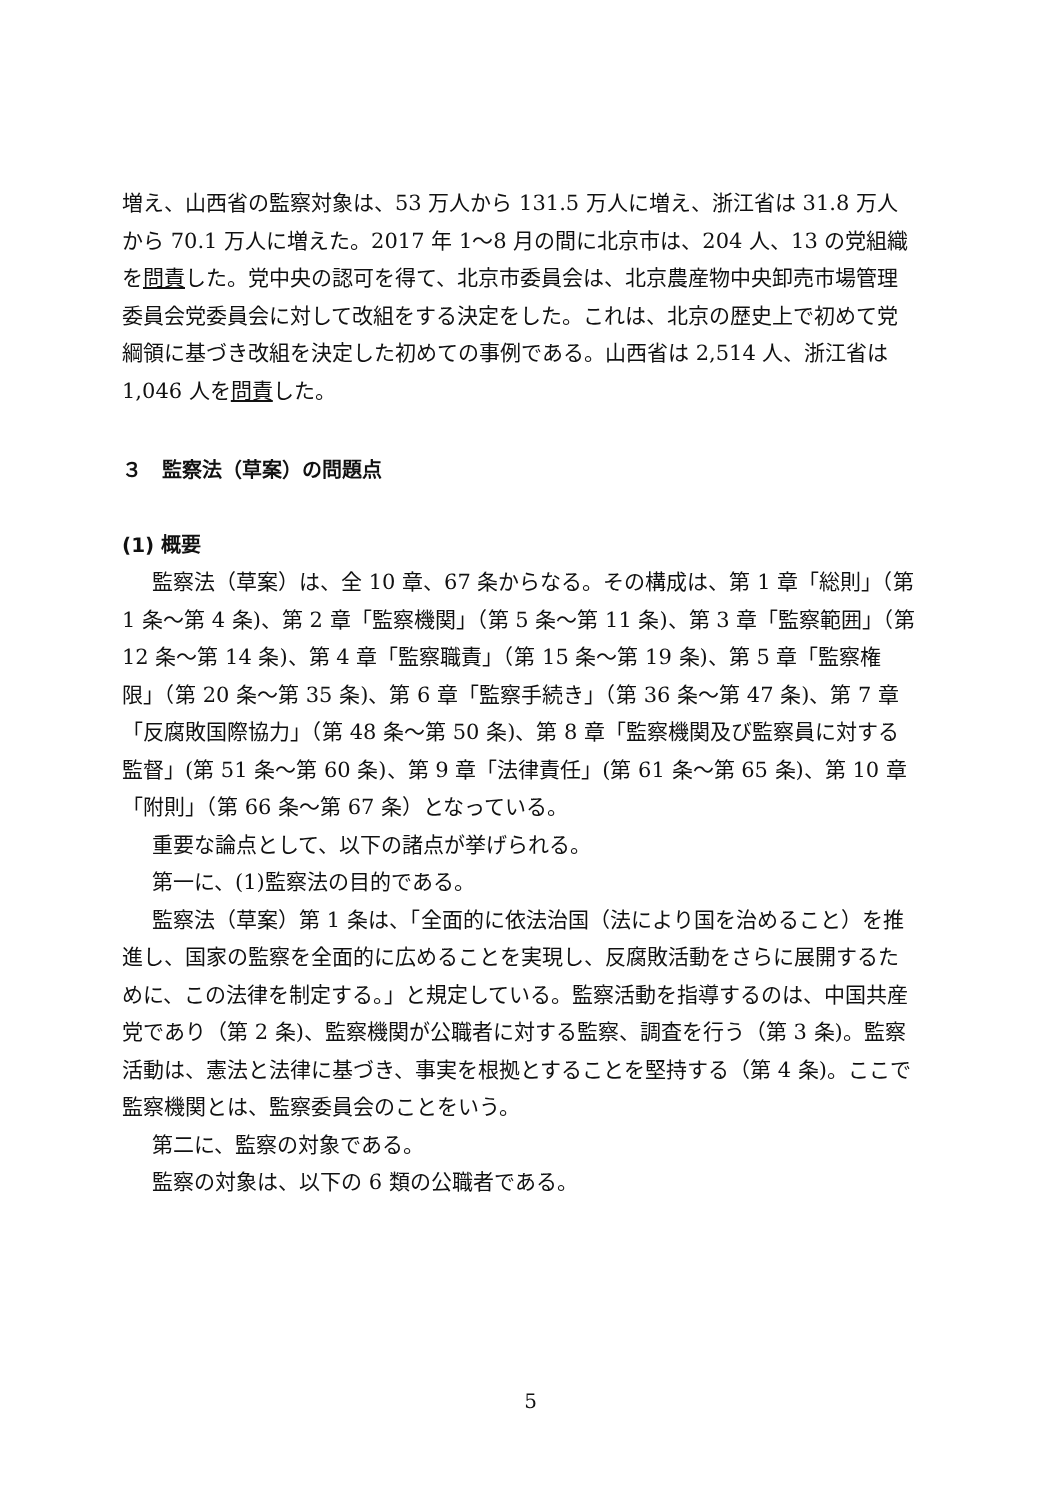増え、山西省の監察対象は、53 万人から 131.5 万人に増え、浙江省は 31.8 万人から 70.1 万人に増えた。2017 年 1〜8 月の間に北京市は、204 人、13 の党組織を問責した。党中央の認可を得て、北京市委員会は、北京農産物中央卸売市場管理委員会党委員会に対して改組をする決定をした。これは、北京の歴史上で初めて党綱領に基づき改組を決定した初めての事例である。山西省は 2,514 人、浙江省は 1,046 人を問責した。
３　監察法（草案）の問題点
(1) 概要
監察法（草案）は、全 10 章、67 条からなる。その構成は、第 1 章「総則」（第 1 条〜第 4 条)、第 2 章「監察機関」（第 5 条〜第 11 条)、第 3 章「監察範囲」（第 12 条〜第 14 条)、第 4 章「監察職責」（第 15 条〜第 19 条)、第 5 章「監察権限」（第 20 条〜第 35 条)、第 6 章「監察手続き」（第 36 条〜第 47 条)、第 7 章「反腐敗国際協力」（第 48 条〜第 50 条)、第 8 章「監察機関及び監察員に対する監督」(第 51 条〜第 60 条)、第 9 章「法律責任」(第 61 条〜第 65 条)、第 10 章「附則」（第 66 条〜第 67 条）となっている。
重要な論点として、以下の諸点が挙げられる。
第一に、(1)監察法の目的である。
監察法（草案）第 1 条は、「全面的に依法治国（法により国を治めること）を推進し、国家の監察を全面的に広めることを実現し、反腐敗活動をさらに展開するために、この法律を制定する。」と規定している。監察活動を指導するのは、中国共産党であり（第 2 条)、監察機関が公職者に対する監察、調査を行う（第 3 条)。監察活動は、憲法と法律に基づき、事実を根拠とすることを堅持する（第 4 条)。ここで監察機関とは、監察委員会のことをいう。
第二に、監察の対象である。
監察の対象は、以下の 6 類の公職者である。
5